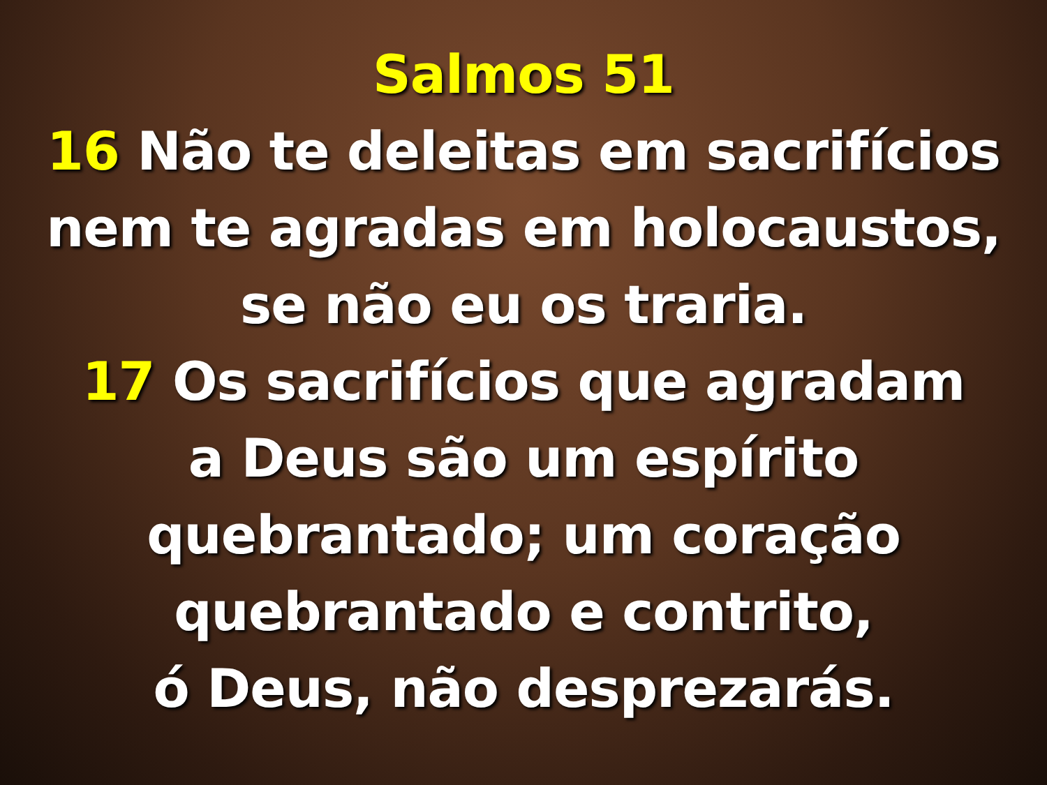Salmos 51
16 Não te deleitas em sacrifícios
nem te agradas em holocaustos,
se não eu os traria.
17 Os sacrifícios que agradam
a Deus são um espírito
quebrantado; um coração
quebrantado e contrito,
ó Deus, não desprezarás.